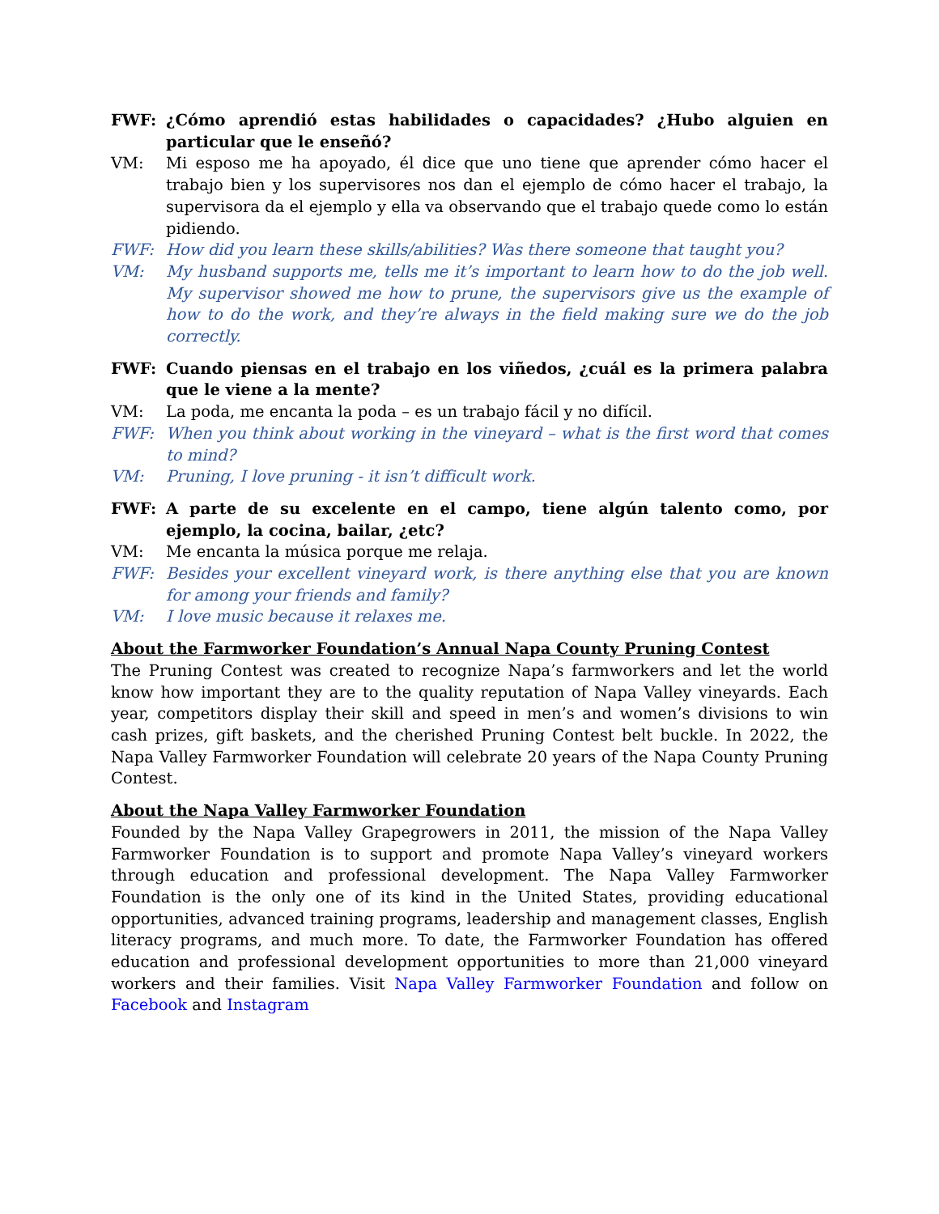FWF: ¿Cómo aprendió estas habilidades o capacidades? ¿Hubo alguien en particular que le enseñó?
VM: Mi esposo me ha apoyado, él dice que uno tiene que aprender cómo hacer el trabajo bien y los supervisores nos dan el ejemplo de cómo hacer el trabajo, la supervisora da el ejemplo y ella va observando que el trabajo quede como lo están pidiendo.
FWF: How did you learn these skills/abilities? Was there someone that taught you?
VM: My husband supports me, tells me it’s important to learn how to do the job well. My supervisor showed me how to prune, the supervisors give us the example of how to do the work, and they’re always in the field making sure we do the job correctly.
FWF: Cuando piensas en el trabajo en los viñedos, ¿cuál es la primera palabra que le viene a la mente?
VM: La poda, me encanta la poda – es un trabajo fácil y no difícil.
FWF: When you think about working in the vineyard – what is the first word that comes to mind?
VM: Pruning, I love pruning - it isn’t difficult work.
FWF: A parte de su excelente en el campo, tiene algún talento como, por ejemplo, la cocina, bailar, ¿etc?
VM: Me encanta la música porque me relaja.
FWF: Besides your excellent vineyard work, is there anything else that you are known for among your friends and family?
VM: I love music because it relaxes me.
About the Farmworker Foundation’s Annual Napa County Pruning Contest
The Pruning Contest was created to recognize Napa’s farmworkers and let the world know how important they are to the quality reputation of Napa Valley vineyards. Each year, competitors display their skill and speed in men’s and women’s divisions to win cash prizes, gift baskets, and the cherished Pruning Contest belt buckle. In 2022, the Napa Valley Farmworker Foundation will celebrate 20 years of the Napa County Pruning Contest.
About the Napa Valley Farmworker Foundation
Founded by the Napa Valley Grapegrowers in 2011, the mission of the Napa Valley Farmworker Foundation is to support and promote Napa Valley’s vineyard workers through education and professional development. The Napa Valley Farmworker Foundation is the only one of its kind in the United States, providing educational opportunities, advanced training programs, leadership and management classes, English literacy programs, and much more. To date, the Farmworker Foundation has offered education and professional development opportunities to more than 21,000 vineyard workers and their families. Visit Napa Valley Farmworker Foundation and follow on Facebook and Instagram